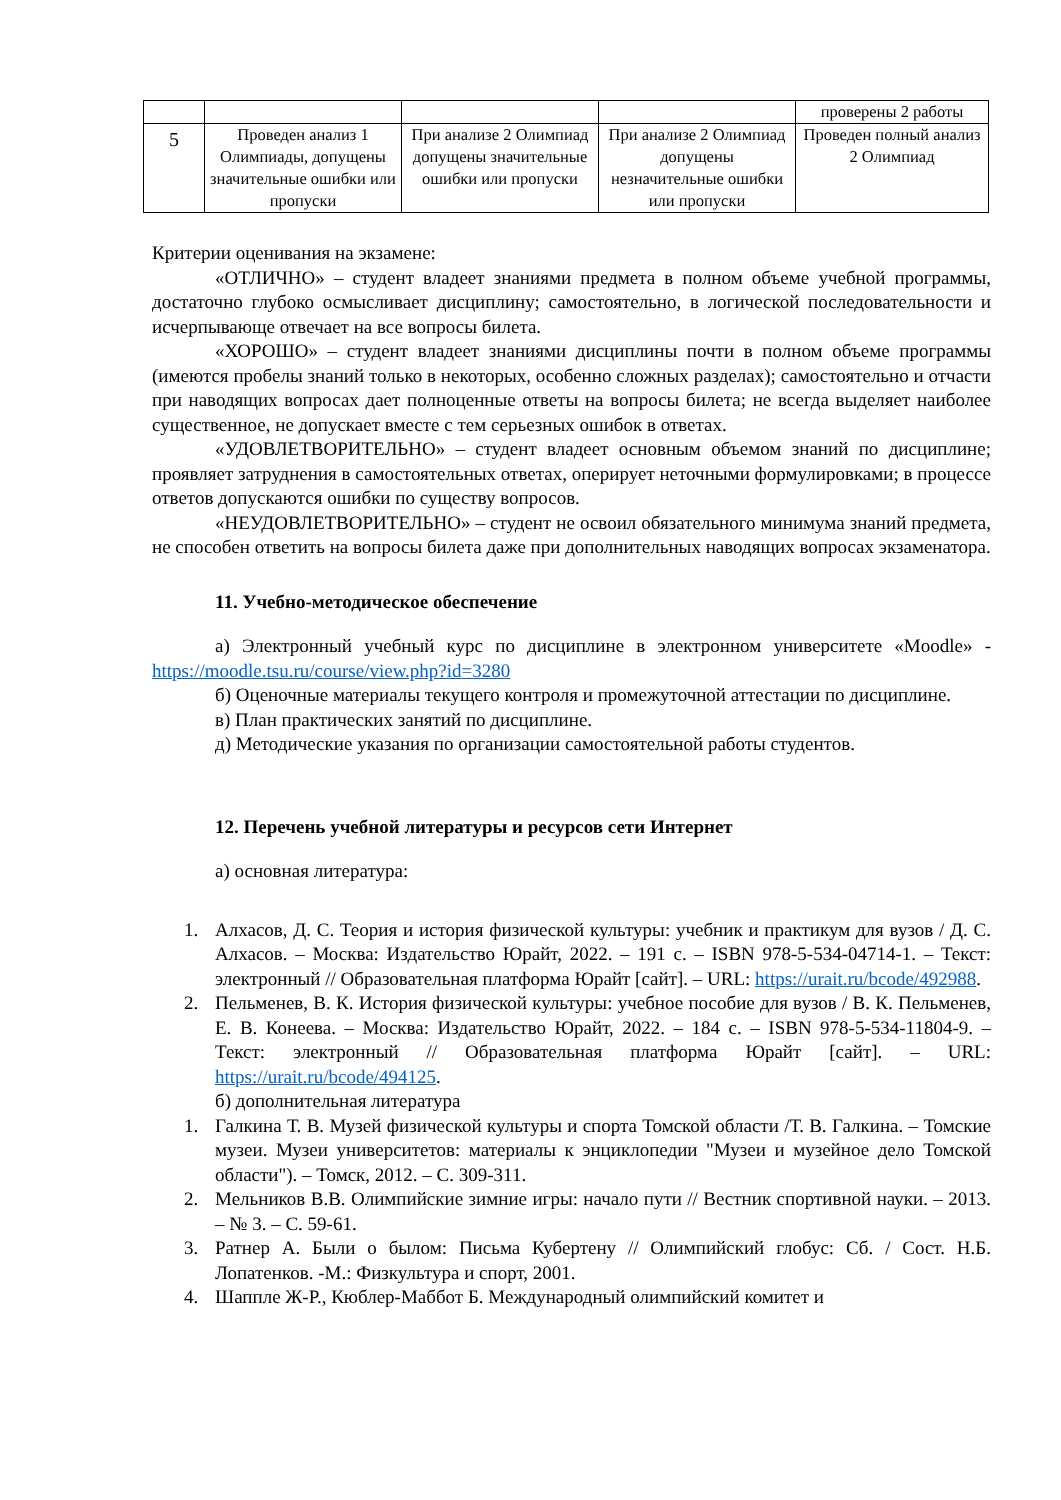| | | | | проверены 2 работы |
| 5 | Проведен анализ 1 Олимпиады, допущены значительные ошибки или пропуски | При анализе 2 Олимпиад допущены значительные ошибки или пропуски | При анализе 2 Олимпиад допущены незначительные ошибки или пропуски | Проведен полный анализ 2 Олимпиад |
Критерии оценивания на экзамене:
«ОТЛИЧНО» – студент владеет знаниями предмета в полном объеме учебной программы, достаточно глубоко осмысливает дисциплину; самостоятельно, в логической последовательности и исчерпывающе отвечает на все вопросы билета.
«ХОРОШО» – студент владеет знаниями дисциплины почти в полном объеме программы (имеются пробелы знаний только в некоторых, особенно сложных разделах); самостоятельно и отчасти при наводящих вопросах дает полноценные ответы на вопросы билета; не всегда выделяет наиболее существенное, не допускает вместе с тем серьезных ошибок в ответах.
«УДОВЛЕТВОРИТЕЛЬНО» – студент владеет основным объемом знаний по дисциплине; проявляет затруднения в самостоятельных ответах, оперирует неточными формулировками; в процессе ответов допускаются ошибки по существу вопросов.
«НЕУДОВЛЕТВОРИТЕЛЬНО» – студент не освоил обязательного минимума знаний предмета, не способен ответить на вопросы билета даже при дополнительных наводящих вопросах экзаменатора.
11. Учебно-методическое обеспечение
а) Электронный учебный курс по дисциплине в электронном университете «Moodle» - https://moodle.tsu.ru/course/view.php?id=3280
б) Оценочные материалы текущего контроля и промежуточной аттестации по дисциплине.
в) План практических занятий по дисциплине.
д) Методические указания по организации самостоятельной работы студентов.
12. Перечень учебной литературы и ресурсов сети Интернет
а) основная литература:
1. Алхасов, Д. С. Теория и история физической культуры: учебник и практикум для вузов / Д. С. Алхасов. – Москва: Издательство Юрайт, 2022. – 191 с. – ISBN 978-5-534-04714-1. – Текст: электронный // Образовательная платформа Юрайт [сайт]. – URL: https://urait.ru/bcode/492988.
2. Пельменев, В. К. История физической культуры: учебное пособие для вузов / В. К. Пельменев, Е. В. Конеева. – Москва: Издательство Юрайт, 2022. – 184 с. – ISBN 978-5-534-11804-9. – Текст: электронный // Образовательная платформа Юрайт [сайт]. – URL: https://urait.ru/bcode/494125.
б) дополнительная литература
1. Галкина Т. В. Музей физической культуры и спорта Томской области /Т. В. Галкина. – Томские музеи. Музеи университетов: материалы к энциклопедии "Музеи и музейное дело Томской области"). – Томск, 2012. – С. 309-311.
2. Мельников В.В. Олимпийские зимние игры: начало пути // Вестник спортивной науки. – 2013. – № 3. – С. 59-61.
3. Ратнер А. Были о былом: Письма Кубертену // Олимпийский глобус: Сб. / Сост. Н.Б. Лопатенков. -М.: Физкультура и спорт, 2001.
4. Шаппле Ж-Р., Кюблер-Маббот Б. Международный олимпийский комитет и